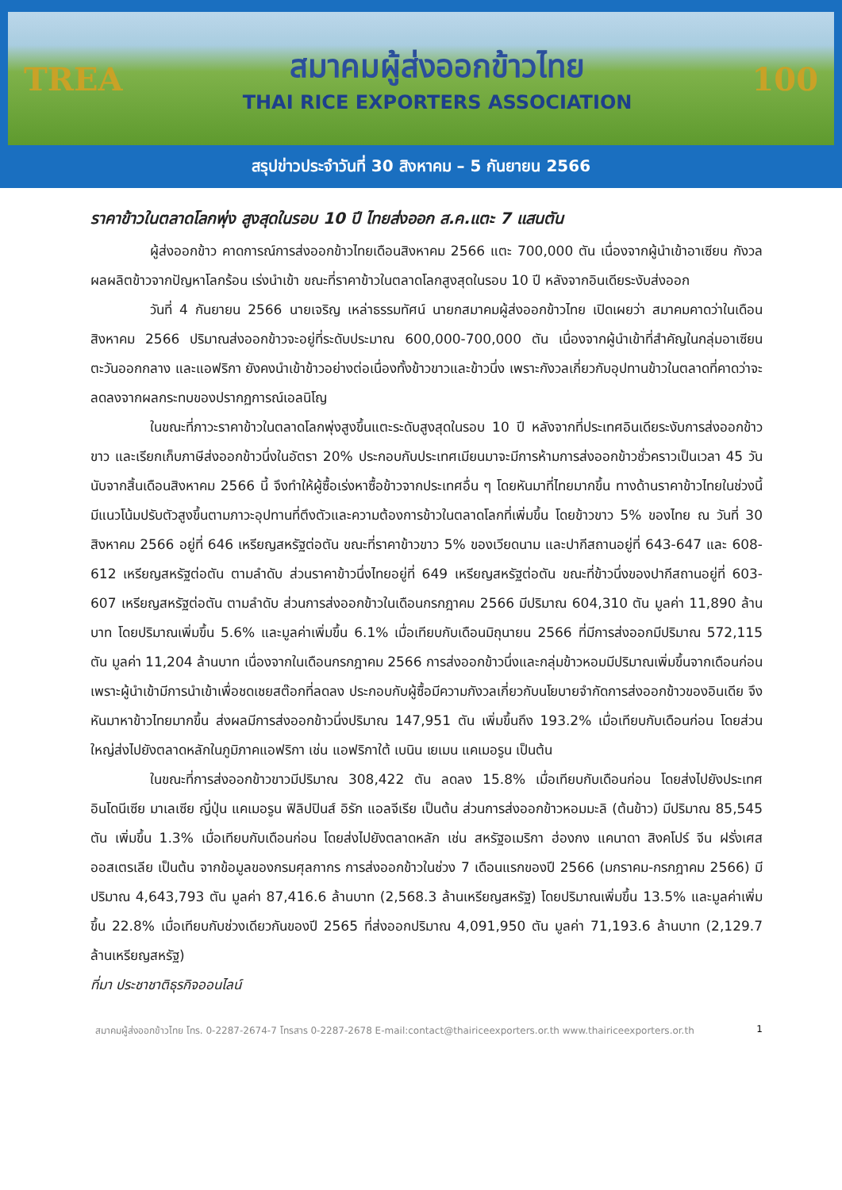TREA
สมาคมผู้ส่งออกข้าวไทย
THAI RICE EXPORTERS ASSOCIATION
100
สรุปข่าวประจำวันที่ 30 สิงหาคม – 5 กันยายน 2566
ราคาข้าวในตลาดโลกพุ่ง สูงสุดในรอบ 10 ปี ไทยส่งออก ส.ค.แตะ 7 แสนตัน
ผู้ส่งออกข้าว คาดการณ์การส่งออกข้าวไทยเดือนสิงหาคม 2566 แตะ 700,000 ตัน เนื่องจากผู้นำเข้าอาเซียน กังวลผลผลิตข้าวจากปัญหาโลกร้อน เร่งนำเข้า ขณะที่ราคาข้าวในตลาดโลกสูงสุดในรอบ 10 ปี หลังจากอินเดียระงับส่งออก
วันที่ 4 กันยายน 2566 นายเจริญ เหล่าธรรมทัศน์ นายกสมาคมผู้ส่งออกข้าวไทย เปิดเผยว่า สมาคมคาดว่าในเดือนสิงหาคม 2566 ปริมาณส่งออกข้าวจะอยู่ที่ระดับประมาณ 600,000-700,000 ตัน เนื่องจากผู้นำเข้าที่สำคัญในกลุ่มอาเซียน ตะวันออกกลาง และแอฟริกา ยังคงนำเข้าข้าวอย่างต่อเนื่องทั้งข้าวขาวและข้าวนึ่ง เพราะกังวลเกี่ยวกับอุปทานข้าวในตลาดที่คาดว่าจะลดลงจากผลกระทบของปรากฏการณ์เอลนิโญ
ในขณะที่ภาวะราคาข้าวในตลาดโลกพุ่งสูงขึ้นแตะระดับสูงสุดในรอบ 10 ปี หลังจากที่ประเทศอินเดียระงับการส่งออกข้าวขาว และเรียกเก็บภาษีส่งออกข้าวนึ่งในอัตรา 20% ประกอบกับประเทศเมียนมาจะมีการห้ามการส่งออกข้าวชั่วคราวเป็นเวลา 45 วัน นับจากสิ้นเดือนสิงหาคม 2566 นี้ จึงทำให้ผู้ซื้อเร่งหาซื้อข้าวจากประเทศอื่น ๆ โดยหันมาที่ไทยมากขึ้น ทางด้านราคาข้าวไทยในช่วงนี้มีแนวโน้มปรับตัวสูงขึ้นตามภาวะอุปทานที่ตึงตัวและความต้องการข้าวในตลาดโลกที่เพิ่มขึ้น โดยข้าวขาว 5% ของไทย ณ วันที่ 30 สิงหาคม 2566 อยู่ที่ 646 เหรียญสหรัฐต่อตัน ขณะที่ราคาข้าวขาว 5% ของเวียดนาม และปากีสถานอยู่ที่ 643-647 และ 608-612 เหรียญสหรัฐต่อตัน ตามลำดับ ส่วนราคาข้าวนึ่งไทยอยู่ที่ 649 เหรียญสหรัฐต่อตัน ขณะที่ข้าวนึ่งของปากีสถานอยู่ที่ 603-607 เหรียญสหรัฐต่อตัน ตามลำดับ ส่วนการส่งออกข้าวในเดือนกรกฎาคม 2566 มีปริมาณ 604,310 ตัน มูลค่า 11,890 ล้านบาท โดยปริมาณเพิ่มขึ้น 5.6% และมูลค่าเพิ่มขึ้น 6.1% เมื่อเทียบกับเดือนมิถุนายน 2566 ที่มีการส่งออกมีปริมาณ 572,115 ตัน มูลค่า 11,204 ล้านบาท เนื่องจากในเดือนกรกฎาคม 2566 การส่งออกข้าวนึ่งและกลุ่มข้าวหอมมีปริมาณเพิ่มขึ้นจากเดือนก่อน เพราะผู้นำเข้ามีการนำเข้าเพื่อชดเชยสต๊อกที่ลดลง ประกอบกับผู้ซื้อมีความกังวลเกี่ยวกับนโยบายจำกัดการส่งออกข้าวของอินเดีย จึงหันมาหาข้าวไทยมากขึ้น ส่งผลมีการส่งออกข้าวนึ่งปริมาณ 147,951 ตัน เพิ่มขึ้นถึง 193.2% เมื่อเทียบกับเดือนก่อน โดยส่วนใหญ่ส่งไปยังตลาดหลักในภูมิภาคแอฟริกา เช่น แอฟริกาใต้ เบนิน เยเมน แคเมอรูน เป็นต้น
ในขณะที่การส่งออกข้าวขาวมีปริมาณ 308,422 ตัน ลดลง 15.8% เมื่อเทียบกับเดือนก่อน โดยส่งไปยังประเทศอินโดนีเซีย มาเลเซีย ญี่ปุ่น แคเมอรูน ฟิลิปปินส์ อิรัก แอลจีเรีย เป็นต้น ส่วนการส่งออกข้าวหอมมะลิ (ต้นข้าว) มีปริมาณ 85,545 ตัน เพิ่มขึ้น 1.3% เมื่อเทียบกับเดือนก่อน โดยส่งไปยังตลาดหลัก เช่น สหรัฐอเมริกา ฮ่องกง แคนาดา สิงคโปร์ จีน ฝรั่งเศส ออสเตรเลีย เป็นต้น จากข้อมูลของกรมศุลกากร การส่งออกข้าวในช่วง 7 เดือนแรกของปี 2566 (มกราคม-กรกฎาคม 2566) มีปริมาณ 4,643,793 ตัน มูลค่า 87,416.6 ล้านบาท (2,568.3 ล้านเหรียญสหรัฐ) โดยปริมาณเพิ่มขึ้น 13.5% และมูลค่าเพิ่มขึ้น 22.8% เมื่อเทียบกับช่วงเดียวกันของปี 2565 ที่ส่งออกปริมาณ 4,091,950 ตัน มูลค่า 71,193.6 ล้านบาท (2,129.7 ล้านเหรียญสหรัฐ)
ที่มา ประชาชาติธุรกิจออนไลน์
สมาคมผู้ส่งออกข้าวไทย โทร. 0-2287-2674-7 โทรสาร 0-2287-2678 E-mail:contact@thairiceexporters.or.th www.thairiceexporters.or.th 1